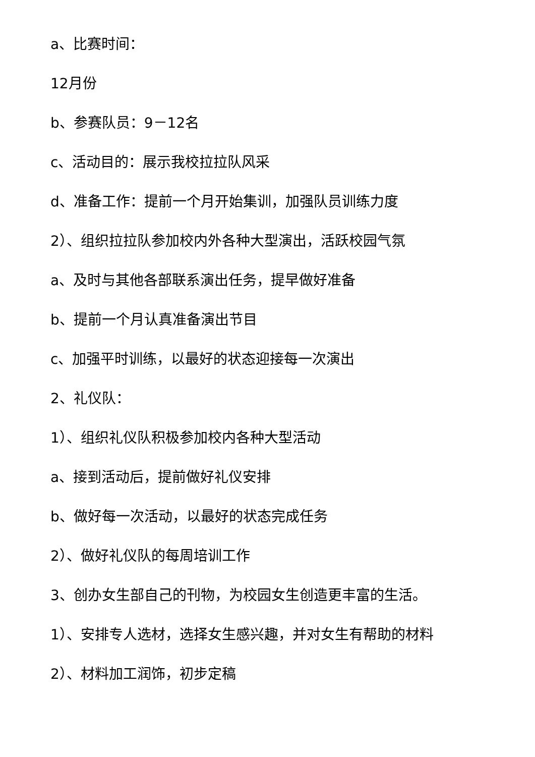a、比赛时间：
12月份
b、参赛队员：9－12名
c、活动目的：展示我校拉拉队风采
d、准备工作：提前一个月开始集训，加强队员训练力度
2）、组织拉拉队参加校内外各种大型演出，活跃校园气氛
a、及时与其他各部联系演出任务，提早做好准备
b、提前一个月认真准备演出节目
c、加强平时训练，以最好的状态迎接每一次演出
2、礼仪队：
1）、组织礼仪队积极参加校内各种大型活动
a、接到活动后，提前做好礼仪安排
b、做好每一次活动，以最好的状态完成任务
2）、做好礼仪队的每周培训工作
3、创办女生部自己的刊物，为校园女生创造更丰富的生活。
1）、安排专人选材，选择女生感兴趣，并对女生有帮助的材料
2）、材料加工润饰，初步定稿